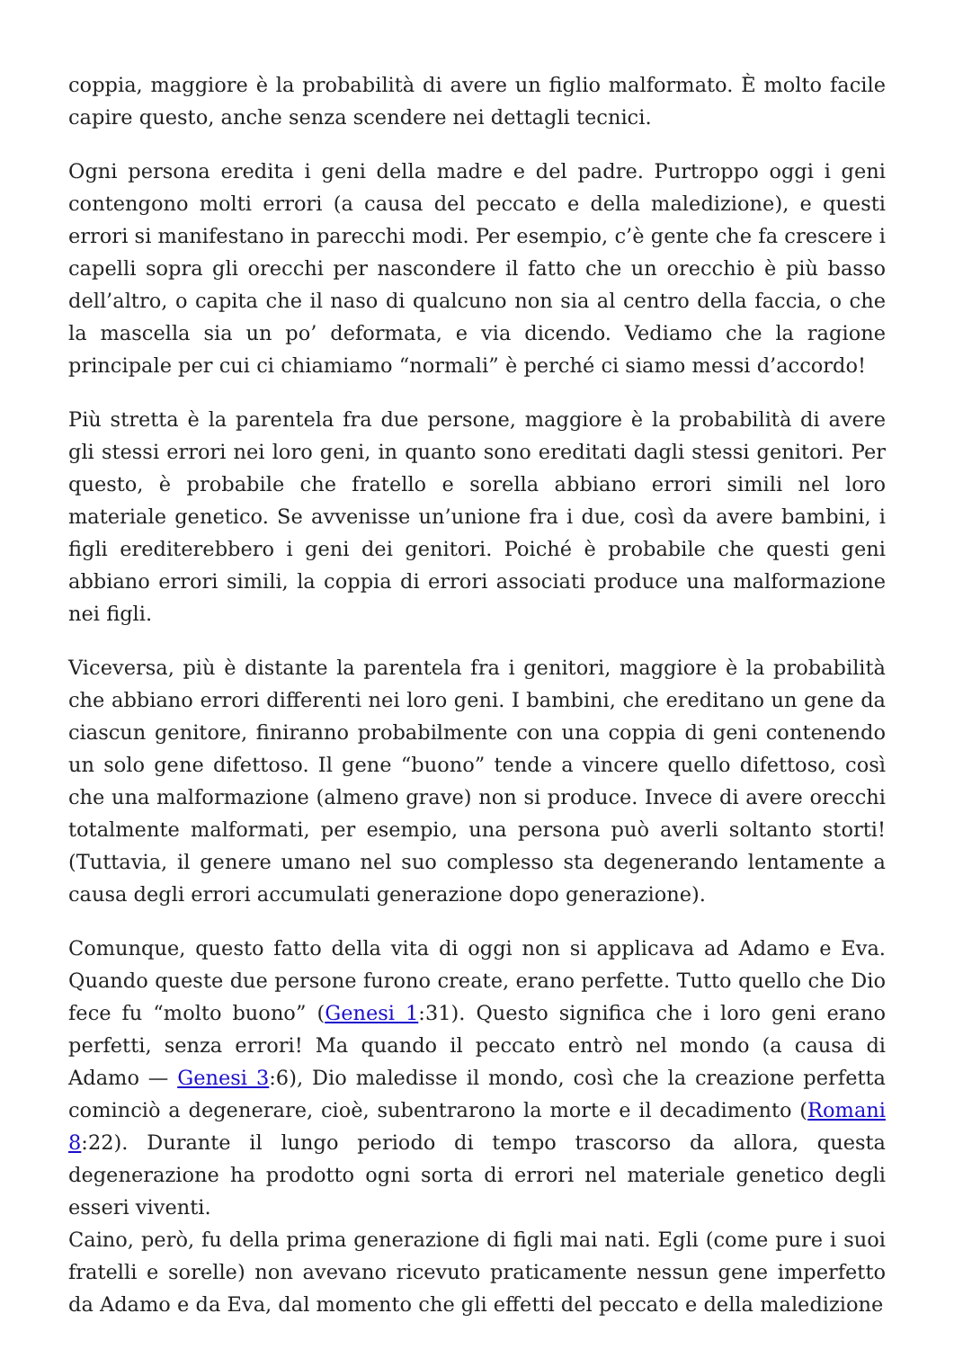coppia, maggiore è la probabilità di avere un figlio malformato. È molto facile capire questo, anche senza scendere nei dettagli tecnici.
Ogni persona eredita i geni della madre e del padre. Purtroppo oggi i geni contengono molti errori (a causa del peccato e della maledizione), e questi errori si manifestano in parecchi modi. Per esempio, c’è gente che fa crescere i capelli sopra gli orecchi per nascondere il fatto che un orecchio è più basso dell’altro, o capita che il naso di qualcuno non sia al centro della faccia, o che la mascella sia un po’ deformata, e via dicendo. Vediamo che la ragione principale per cui ci chiamiamo “normali” è perché ci siamo messi d’accordo!
Più stretta è la parentela fra due persone, maggiore è la probabilità di avere gli stessi errori nei loro geni, in quanto sono ereditati dagli stessi genitori. Per questo, è probabile che fratello e sorella abbiano errori simili nel loro materiale genetico. Se avvenisse un’unione fra i due, così da avere bambini, i figli erediterebbero i geni dei genitori. Poiché è probabile che questi geni abbiano errori simili, la coppia di errori associati produce una malformazione nei figli.
Viceversa, più è distante la parentela fra i genitori, maggiore è la probabilità che abbiano errori differenti nei loro geni. I bambini, che ereditano un gene da ciascun genitore, finiranno probabilmente con una coppia di geni contenendo un solo gene difettoso. Il gene “buono” tende a vincere quello difettoso, così che una malformazione (almeno grave) non si produce. Invece di avere orecchi totalmente malformati, per esempio, una persona può averli soltanto storti! (Tuttavia, il genere umano nel suo complesso sta degenerando lentamente a causa degli errori accumulati generazione dopo generazione).
Comunque, questo fatto della vita di oggi non si applicava ad Adamo e Eva. Quando queste due persone furono create, erano perfette. Tutto quello che Dio fece fu “molto buono” (Genesi 1:31). Questo significa che i loro geni erano perfetti, senza errori! Ma quando il peccato entrò nel mondo (a causa di Adamo — Genesi 3:6), Dio maledisse il mondo, così che la creazione perfetta cominciò a degenerare, cioè, subentrarono la morte e il decadimento (Romani 8:22). Durante il lungo periodo di tempo trascorso da allora, questa degenerazione ha prodotto ogni sorta di errori nel materiale genetico degli esseri viventi.
Caino, però, fu della prima generazione di figli mai nati. Egli (come pure i suoi fratelli e sorelle) non avevano ricevuto praticamente nessun gene imperfetto da Adamo e da Eva, dal momento che gli effetti del peccato e della maledizione